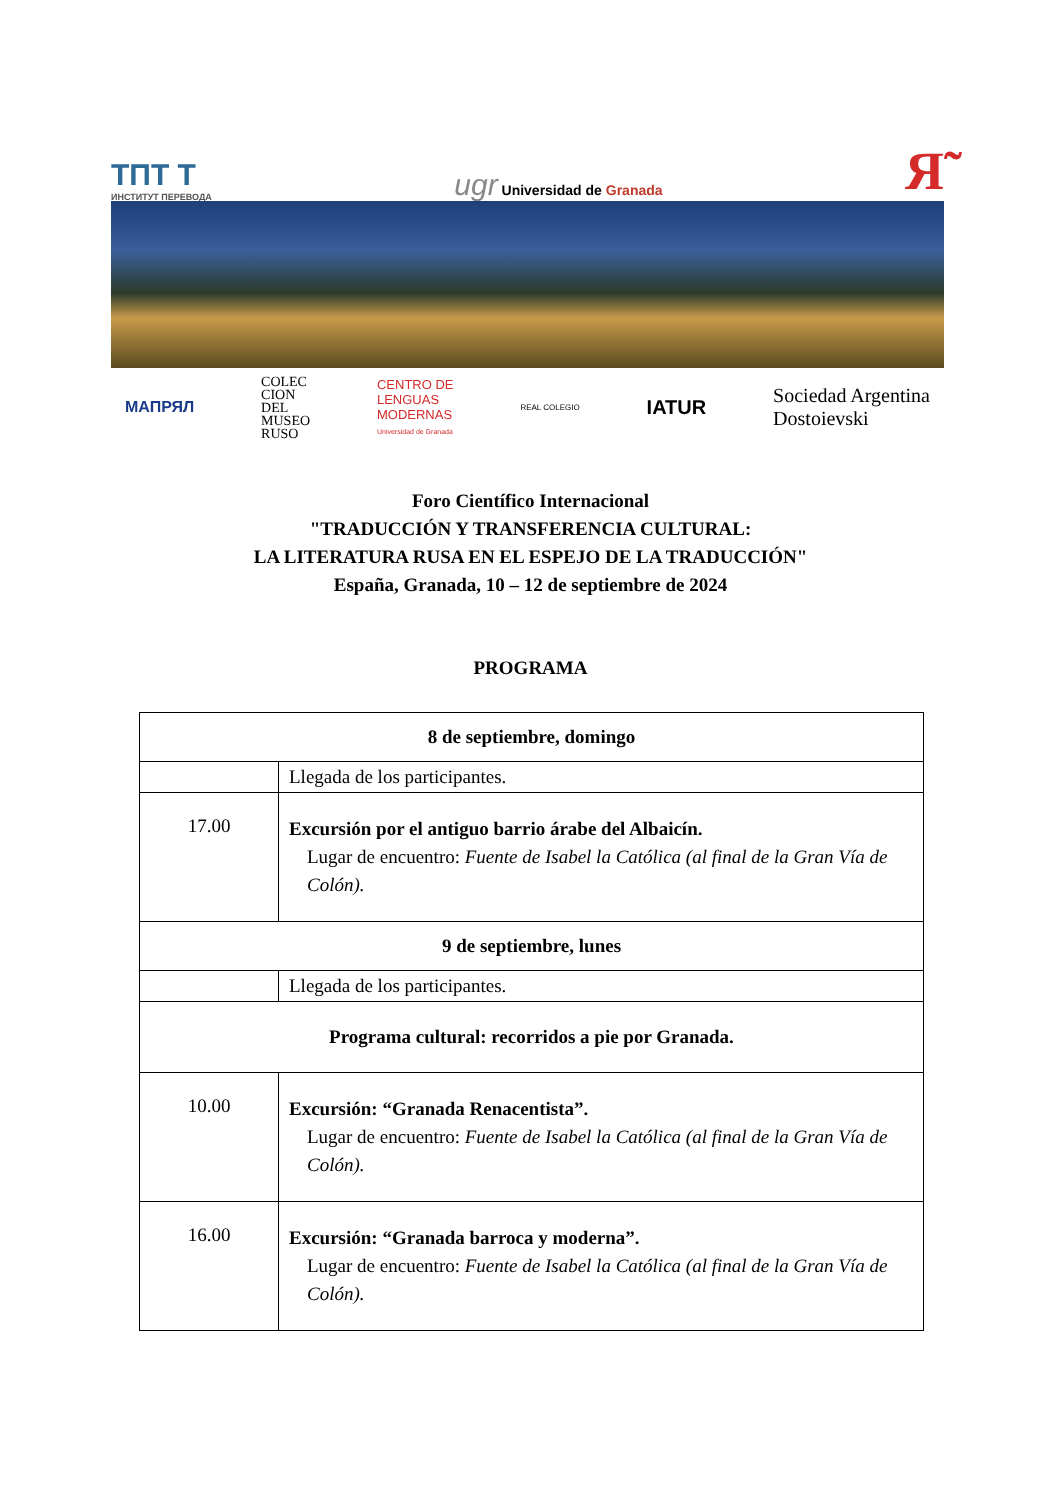ТПТ Т
ИНСТИТУТ ПЕРЕВОДА
ugr Universidad de Granada
Я̃
МАПРЯЛ
COLEC
CION
DEL
MUSEO
RUSO
CENTRO DE
LENGUAS
MODERNAS
Universidad de Granada
REAL COLEGIO
IATUR
Sociedad Argentina
Dostoievski
Foro Científico Internacional
"TRADUCCIÓN Y TRANSFERENCIA CULTURAL:
LA LITERATURA RUSA EN EL ESPEJO DE LA TRADUCCIÓN"
España, Granada, 10 – 12 de septiembre de 2024
PROGRAMA
| 8 de septiembre, domingo | |
| --- | --- |
| | Llegada de los participantes. |
| 17.00 | Excursión por el antiguo barrio árabe del Albaicín. Lugar de encuentro: Fuente de Isabel la Católica (al final de la Gran Vía de Colón). |
| 9 de septiembre, lunes | |
| | Llegada de los participantes. |
| Programa cultural: recorridos a pie por Granada. | |
| 10.00 | Excursión: “Granada Renacentista”. Lugar de encuentro: Fuente de Isabel la Católica (al final de la Gran Vía de Colón). |
| 16.00 | Excursión: “Granada barroca y moderna”. Lugar de encuentro: Fuente de Isabel la Católica (al final de la Gran Vía de Colón). |